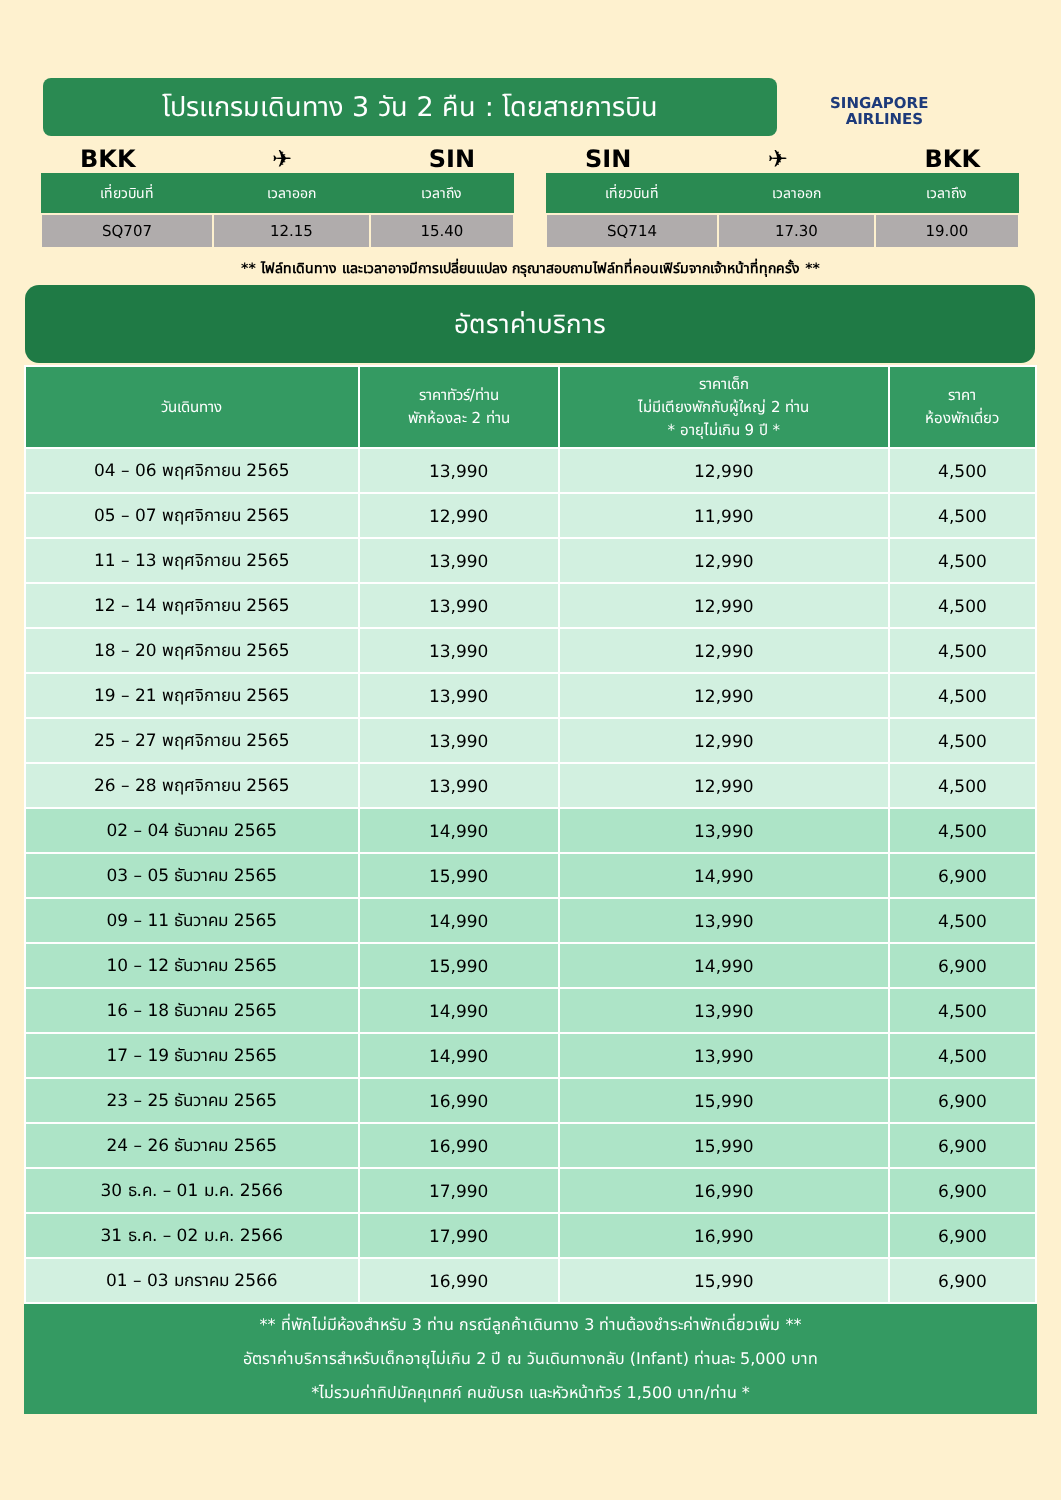โปรแกรมเดินทาง 3 วัน 2 คืน : โดยสายการบิน
SINGAPORE
AIRLINES
BKK ✈ SIN
| เที่ยวบินที่ | เวลาออก | เวลาถึง |
| --- | --- | --- |
| SQ707 | 12.15 | 15.40 |
SIN ✈ BKK
| เที่ยวบินที่ | เวลาออก | เวลาถึง |
| --- | --- | --- |
| SQ714 | 17.30 | 19.00 |
** ไฟล์ทเดินทาง และเวลาอาจมีการเปลี่ยนแปลง กรุณาสอบถามไฟล์ทที่คอนเฟิร์มจากเจ้าหน้าที่ทุกครั้ง **
อัตราค่าบริการ
| วันเดินทาง | ราคาทัวร์/ท่าน พักห้องละ 2 ท่าน | ราคาเด็ก ไม่มีเตียงพักกับผู้ใหญ่ 2 ท่าน * อายุไม่เกิน 9 ปี * | ราคา ห้องพักเดี่ยว |
| --- | --- | --- | --- |
| 04 – 06 พฤศจิกายน 2565 | 13,990 | 12,990 | 4,500 |
| 05 – 07 พฤศจิกายน 2565 | 12,990 | 11,990 | 4,500 |
| 11 – 13 พฤศจิกายน 2565 | 13,990 | 12,990 | 4,500 |
| 12 – 14 พฤศจิกายน 2565 | 13,990 | 12,990 | 4,500 |
| 18 – 20 พฤศจิกายน 2565 | 13,990 | 12,990 | 4,500 |
| 19 – 21 พฤศจิกายน 2565 | 13,990 | 12,990 | 4,500 |
| 25 – 27 พฤศจิกายน 2565 | 13,990 | 12,990 | 4,500 |
| 26 – 28 พฤศจิกายน 2565 | 13,990 | 12,990 | 4,500 |
| 02 – 04 ธันวาคม 2565 | 14,990 | 13,990 | 4,500 |
| 03 – 05 ธันวาคม 2565 | 15,990 | 14,990 | 6,900 |
| 09 – 11 ธันวาคม 2565 | 14,990 | 13,990 | 4,500 |
| 10 – 12 ธันวาคม 2565 | 15,990 | 14,990 | 6,900 |
| 16 – 18 ธันวาคม 2565 | 14,990 | 13,990 | 4,500 |
| 17 – 19 ธันวาคม 2565 | 14,990 | 13,990 | 4,500 |
| 23 – 25 ธันวาคม 2565 | 16,990 | 15,990 | 6,900 |
| 24 – 26 ธันวาคม 2565 | 16,990 | 15,990 | 6,900 |
| 30 ธ.ค. – 01 ม.ค. 2566 | 17,990 | 16,990 | 6,900 |
| 31 ธ.ค. – 02 ม.ค. 2566 | 17,990 | 16,990 | 6,900 |
| 01 – 03 มกราคม 2566 | 16,990 | 15,990 | 6,900 |
** ที่พักไม่มีห้องสำหรับ 3 ท่าน กรณีลูกค้าเดินทาง 3 ท่านต้องชำระค่าพักเดี่ยวเพิ่ม **
อัตราค่าบริการสำหรับเด็กอายุไม่เกิน 2 ปี ณ วันเดินทางกลับ (Infant) ท่านละ 5,000 บาท
*ไม่รวมค่าทิปมัคคุเทศก์ คนขับรถ และหัวหน้าทัวร์ 1,500 บาท/ท่าน *